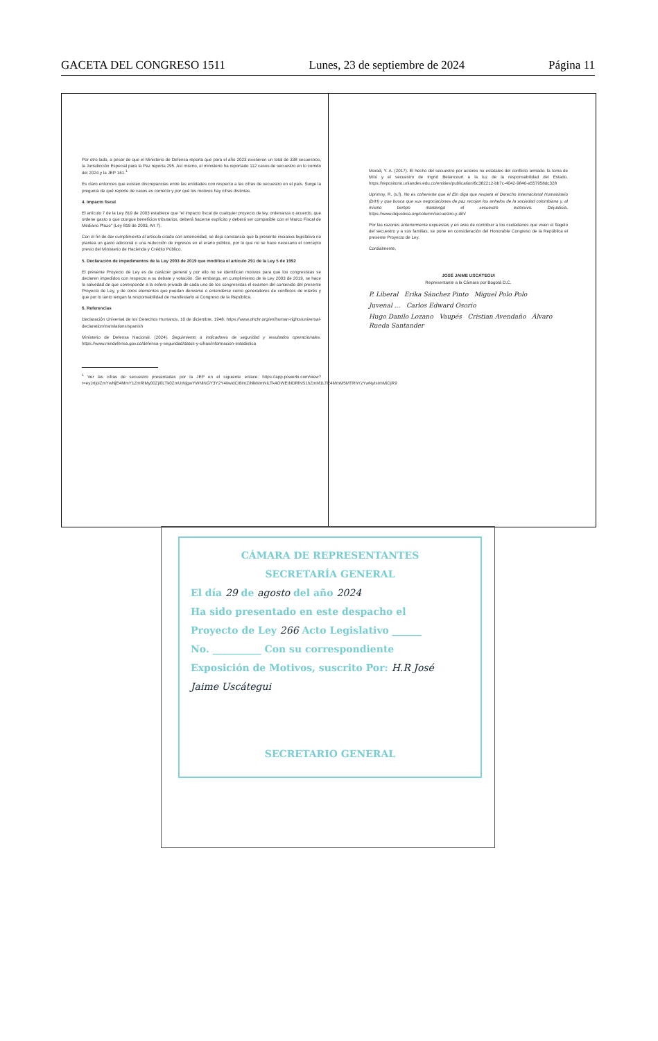GACETA DEL CONGRESO 1511 Lunes, 23 de septiembre de 2024 Página 11
Por otro lado, a pesar de que el Ministerio de Defensa reporta que para el año 2023 existieron un total de 338 secuestros, la Jurisdicción Especial para la Paz reporta 295. Así mismo, el ministerio ha reportado 112 casos de secuestro en lo corrido del 2024 y la JEP 161.<sup>1</sup>
Es claro entonces que existen discrepancias entre las entidades con respecto a las cifras de secuestro en el país. Surge la pregunta de qué reporte de casos es correcto y por qué los motivos hay cifras distintas.
4. Impacto fiscal
El artículo 7 de la Ley 819 de 2003 establece que "el impacto fiscal de cualquier proyecto de ley, ordenanza o acuerdo, que ordene gasto o que otorgue beneficios tributarios, deberá hacerse explícito y deberá ser compatible con el Marco Fiscal de Mediano Plazo" (Ley 819 de 2003, Art 7).
Con el fin de dar cumplimiento al artículo citado con anterioridad, se deja constancia que la presente iniciativa legislativa no plantea un gasto adicional o una reducción de ingresos en el erario público, por lo que no se hace necesario el concepto previo del Ministerio de Hacienda y Crédito Público.
5. Declaración de impedimentos de la Ley 2003 de 2019 que modifica el artículo 291 de la Ley 5 de 1992
El presente Proyecto de Ley es de carácter general y por ello no se identifican motivos para que los congresistas se declaren impedidos con respecto a su debate y votación. Sin embargo, en cumplimiento de la Ley 2003 de 2019, se hace la salvedad de que corresponde a la esfera privada de cada uno de los congresistas el examen del contenido del presente Proyecto de Ley, y de otros elementos que puedan derivarse o entenderse como generadores de conflictos de interés y que por lo tanto tengan la responsabilidad de manifestarlo al Congreso de la República.
6. Referencias
Declaración Universal de los Derechos Humanos, 10 de diciembre, 1948. https://www.ohchr.org/en/human-rights/universal-declaration/translations/spanish
Ministerio de Defensa Nacional. (2024). Seguimiento a indicadores de seguridad y resultados operacionales. https://www.mindefensa.gov.co/defensa-y-seguridad/datos-y-cifras/informacion-estadistica
<sup>1</sup> Ver las cifras de secuestro presentadas por la JEP en el siguiente enlace: https://app.powerbi.com/view?r=eyJrIjoiZmYwNjE4MmY1ZmRlMy00ZjI0LTk0ZmUtNjgwYWNlNGY3Y2Y4IiwidCI6ImZiNlkMmNiLTk4OWEtNDRlNS1hZmM1LTE4MmM5MTRhYzYwNyIsImMiOjR9
Morad, Y. A. (2017). El hecho del secuestro por actores no estatales del conflicto armado: la toma de Mitú y el secuestro de Ingrid Betancourt a la luz de la responsabilidad del Estado. https://repositorio.uniandes.edu.co/entities/publication/6c382212-bb7c-4042-9840-a557958dc328
Uprimny, R. (s.f). No es coherente que el Eln diga que respeta el Derecho Internacional Humanitario (DIH) y que busca que sus negociaciones de paz recojan los anhelos de la sociedad colombiana y, al mismo tiempo mantenga el secuestro extorsivo. Dejusticia. https://www.dejusticia.org/column/secuestro-y-dih/
Por las razones anteriormente expuestas y en aras de contribuir a los ciudadanos que viven el flagelo del secuestro y a sus familias, se pone en consideración del Honorable Congreso de la República el presente Proyecto de Ley.
Cordialmente,
JOSÉ JAIME USCÁTEGUI
Representante a la Cámara por Bogotá D.C.
P. Liberal Erika Sánchez Pinto Miguel Polo Polo
Juvenal ... Carlos Edward Osorio
Hugo Danilo Lozano Vaupés Cristian Avendaño Álvaro Rueda Santander
CÁMARA DE REPRESENTANTES
SECRETARÍA GENERAL
El día 29 de agosto del año 2024
Ha sido presentado en este despacho el
Proyecto de Ley 266 Acto Legislativo ______
No. __________ Con su correspondiente
Exposición de Motivos, suscrito Por: H.R José
Jaime Uscátegui
SECRETARIO GENERAL